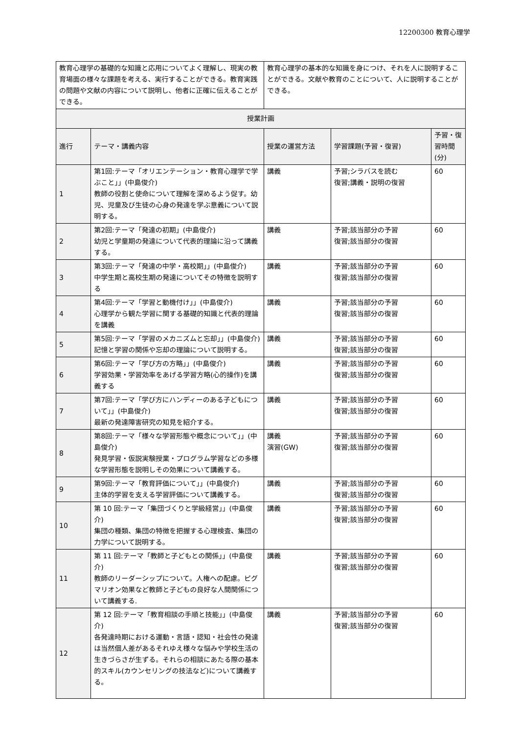12200300 教育心理学
| 教育心理学の基礎的な知識と応用についてよく理解し、現実の教育場面の様々な課題を考える、実行することができる。教育実践の問題や文献の内容について説明し、他者に正確に伝えることができる。 | | 教育心理学の基本的な知識を身につけ、それを人に説明することができる。文献や教育のことについて、人に説明することができる。 | | |
| 授業計画 | | | | |
| 進行 | テーマ・講義内容 | 授業の運営方法 | 学習課題(予習・復習) | 予習・復習時間(分) |
| 1 | 第1回:テーマ「オリエンテーション・教育心理学で学ぶこと」」(中島俊介) 教師の役割と使命について理解を深めるよう促す。幼児、児童及び生徒の心身の発達を学ぶ意義について説明する。 | 講義 | 予習;シラバスを読む 復習;講義・説明の復習 | 60 |
| 2 | 第2回:テーマ「発達の初期」(中島俊介) 幼児と学童期の発達について代表的理論に沿って講義する。 | 講義 | 予習;該当部分の予習 復習;該当部分の復習 | 60 |
| 3 | 第3回:テーマ「発達の中学・高校期」」(中島俊介) 中学生期と高校生期の発達についてその特徴を説明する | 講義 | 予習;該当部分の予習 復習;該当部分の復習 | 60 |
| 4 | 第4回:テーマ「学習と動機付け」」(中島俊介) 心理学から観た学習に関する基礎的知識と代表的理論を講義 | 講義 | 予習;該当部分の予習 復習;該当部分の復習 | 60 |
| 5 | 第5回:テーマ「学習のメカニズムと忘却」」(中島俊介) 記憶と学習の関係や忘却の理論について説明する。 | 講義 | 予習;該当部分の予習 復習;該当部分の復習 | 60 |
| 6 | 第6回:テーマ「学び方の方略」」(中島俊介) 学習効果・学習効率をあげる学習方略(心的操作)を講義する | 講義 | 予習;該当部分の予習 復習;該当部分の復習 | 60 |
| 7 | 第7回:テーマ「学び方にハンディーのある子どもについて」」(中島俊介) 最新の発達障害研究の知見を紹介する。 | 講義 | 予習;該当部分の予習 復習;該当部分の復習 | 60 |
| 8 | 第8回:テーマ「様々な学習形態や概念について」」(中島俊介) 発見学習・仮説実験授業・プログラム学習などの多様な学習形態を説明しその効果について講義する。 | 講義 演習(GW) | 予習;該当部分の予習 復習;該当部分の復習 | 60 |
| 9 | 第9回:テーマ「教育評価について」」(中島俊介) 主体的学習を支える学習評価について講義する。 | 講義 | 予習;該当部分の予習 復習;該当部分の復習 | 60 |
| 10 | 第 10 回:テーマ「集団づくりと学級経営」」(中島俊介) 集団の種類、集団の特徴を把握する心理検査、集団の力学について説明する。 | 講義 | 予習;該当部分の予習 復習;該当部分の復習 | 60 |
| 11 | 第 11 回:テーマ「教師と子どもとの関係」」(中島俊介) 教師のリーダーシップについて。人権への配慮。ピグマリオン効果など教師と子どもの良好な人間関係について講義する. | 講義 | 予習;該当部分の予習 復習;該当部分の復習 | 60 |
| 12 | 第 12 回:テーマ「教育相談の手順と技能」」(中島俊介) 各発達時期における運動・言語・認知・社会性の発達は当然個人差があるそれゆえ様々な悩みや学校生活の生きづらさが生ずる。それらの相談にあたる際の基本的スキル(カウンセリングの技法など)について講義する。 | 講義 | 予習;該当部分の予習 復習;該当部分の復習 | 60 |